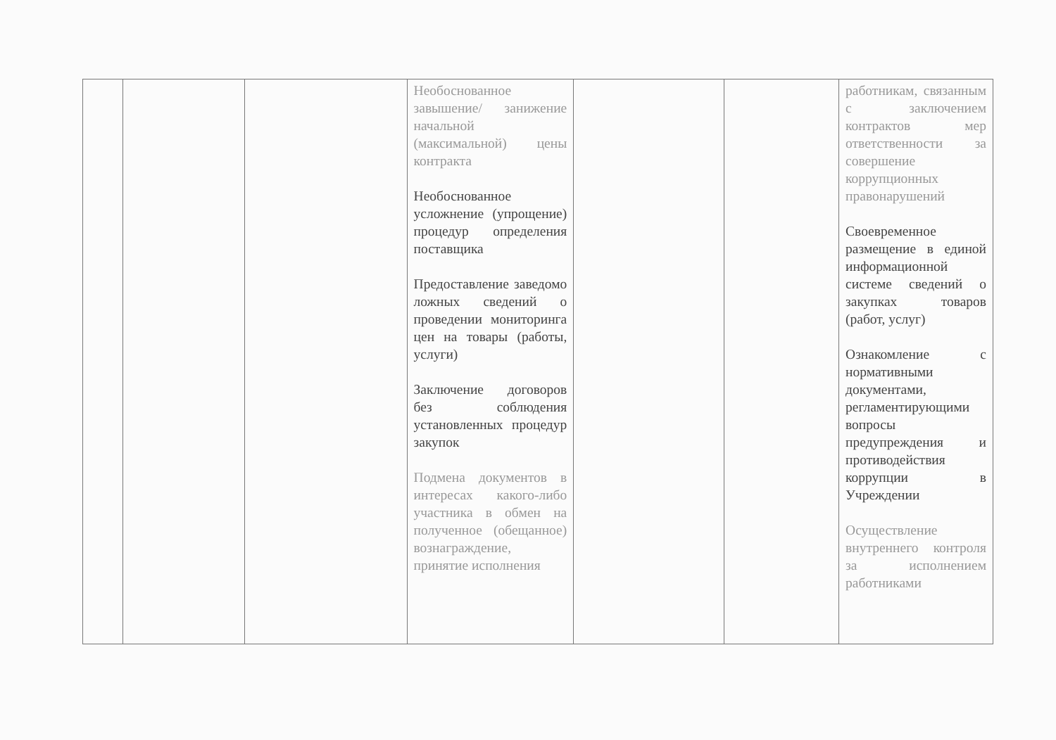| | | | Необоснованное завышение/ занижение начальной (максимальной) цены контракта Необоснованное усложнение (упрощение) процедур определения поставщика Предоставление заведомо ложных сведений о проведении мониторинга цен на товары (работы, услуги) Заключение договоров без соблюдения установленных процедур закупок Подмена документов в интересах какого-либо участника в обмен на полученное (обещанное) вознаграждение, принятие исполнения | | | работникам, связанным с заключением контрактов мер ответственности за совершение коррупционных правонарушений Своевременное размещение в единой информационной системе сведений о закупках товаров (работ, услуг) Ознакомление с нормативными документами, регламентирующими вопросы предупреждения и противодействия коррупции в Учреждении Осуществление внутреннего контроля за исполнением работниками |